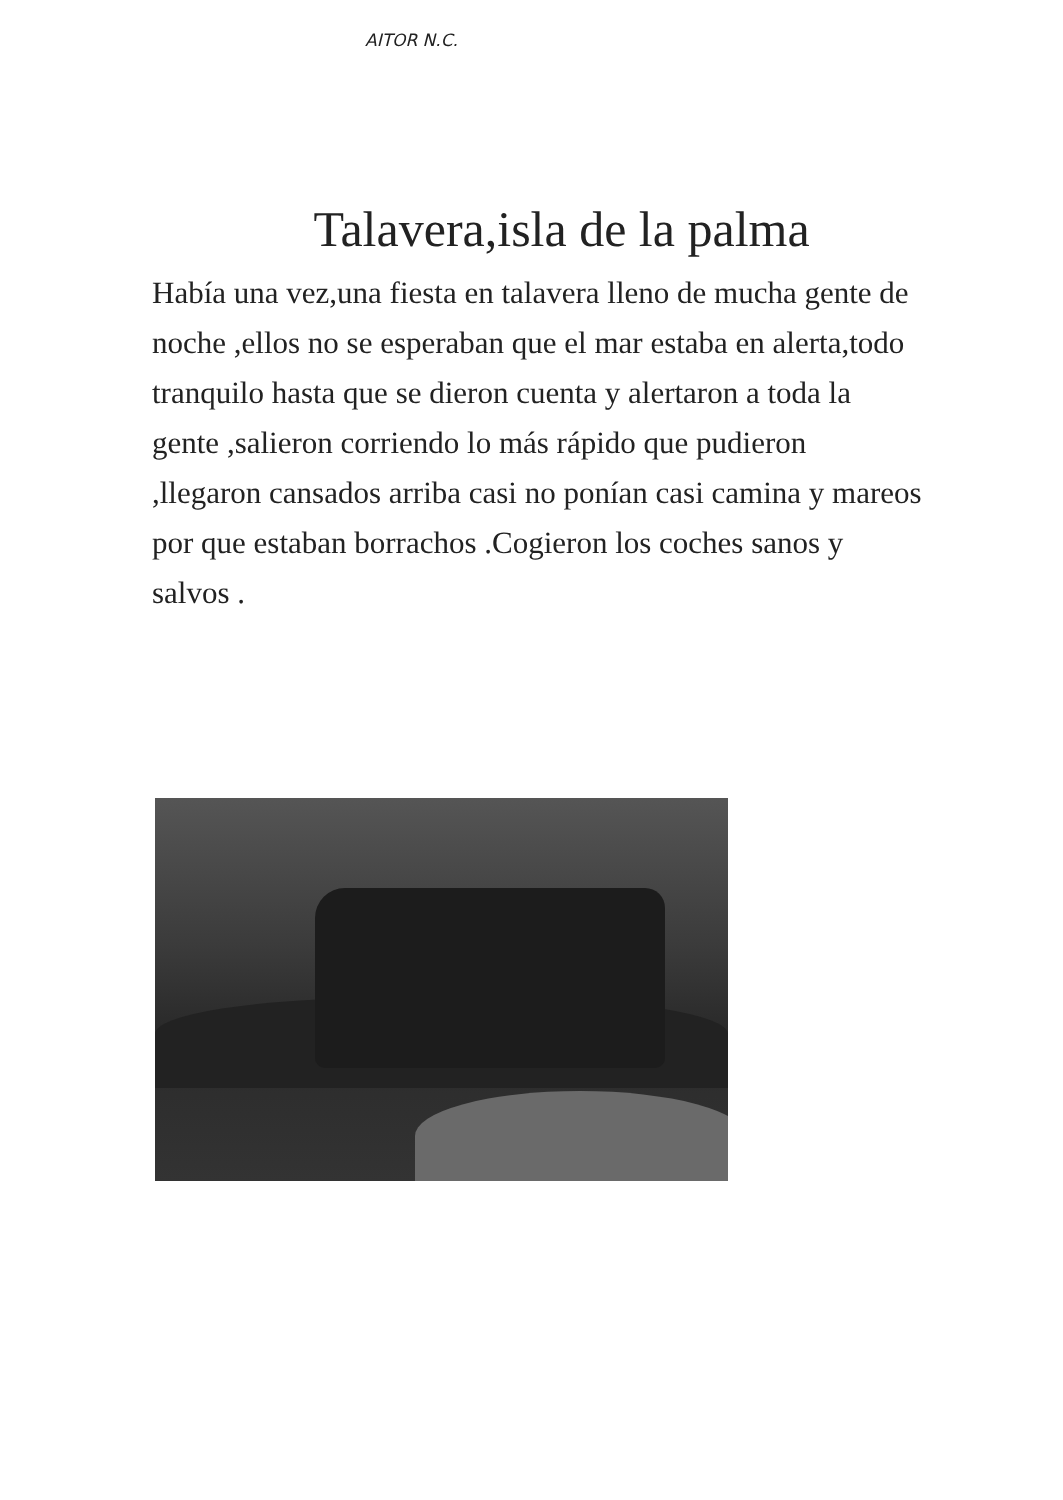AITOR N.C.
Talavera,isla de la palma
Había una vez,una fiesta en talavera lleno de mucha gente de noche ,ellos no se esperaban que el mar estaba en alerta,todo tranquilo hasta que se dieron cuenta y alertaron a toda la gente ,salieron corriendo lo más rápido que pudieron ,llegaron cansados arriba casi no ponían casi camina y mareos por que estaban borrachos .Cogieron los coches sanos y salvos .